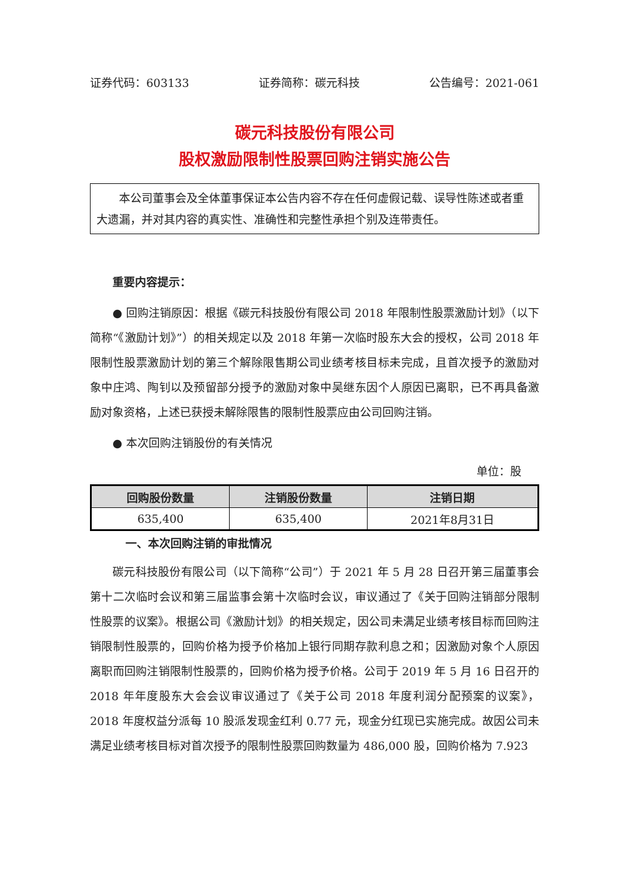证券代码：603133 证券简称：碳元科技 公告编号：2021-061
碳元科技股份有限公司
股权激励限制性股票回购注销实施公告
本公司董事会及全体董事保证本公告内容不存在任何虚假记载、误导性陈述或者重大遗漏，并对其内容的真实性、准确性和完整性承担个别及连带责任。
重要内容提示：
● 回购注销原因：根据《碳元科技股份有限公司 2018 年限制性股票激励计划》（以下简称“《激励计划》”）的相关规定以及 2018 年第一次临时股东大会的授权，公司 2018 年限制性股票激励计划的第三个解除限售期公司业绩考核目标未完成，且首次授予的激励对象中庄鸿、陶钊以及预留部分授予的激励对象中吴继东因个人原因已离职，已不再具备激励对象资格，上述已获授未解除限售的限制性股票应由公司回购注销。
● 本次回购注销股份的有关情况
单位：股
| 回购股份数量 | 注销股份数量 | 注销日期 |
| --- | --- | --- |
| 635,400 | 635,400 | 2021年8月31日 |
一、本次回购注销的审批情况
碳元科技股份有限公司（以下简称“公司”）于 2021 年 5 月 28 日召开第三届董事会第十二次临时会议和第三届监事会第十次临时会议，审议通过了《关于回购注销部分限制性股票的议案》。根据公司《激励计划》的相关规定，因公司未满足业绩考核目标而回购注销限制性股票的，回购价格为授予价格加上银行同期存款利息之和；因激励对象个人原因离职而回购注销限制性股票的，回购价格为授予价格。公司于 2019 年 5 月 16 日召开的 2018 年年度股东大会会议审议通过了《关于公司 2018 年度利润分配预案的议案》，2018 年度权益分派每 10 股派发现金红利 0.77 元，现金分红现已实施完成。故因公司未满足业绩考核目标对首次授予的限制性股票回购数量为 486,000 股，回购价格为 7.923